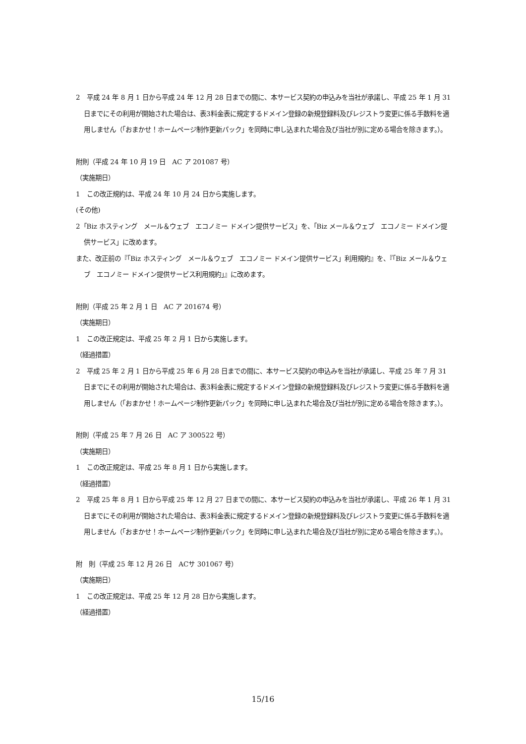2　平成 24 年 8 月 1 日から平成 24 年 12 月 28 日までの間に、本サービス契約の申込みを当社が承諾し、平成 25 年 1 月 31 日までにその利用が開始された場合は、表3料金表に規定するドメイン登録の新規登録料及びレジストラ変更に係る手数料を適用しません（「おまかせ！ホームページ制作更新パック」を同時に申し込まれた場合及び当社が別に定める場合を除きます。）。
附則（平成 24 年 10 月 19 日　AC ア 201087 号）
（実施期日）
1　この改正規約は、平成 24 年 10 月 24 日から実施します。
(その他)
2「Biz ホスティング　メール＆ウェブ　エコノミー ドメイン提供サービス」を、「Biz メール＆ウェブ　エコノミー ドメイン提供サービス」に改めます。
また、改正前の『「Biz ホスティング　メール＆ウェブ　エコノミー ドメイン提供サービス」利用規約』を、『「Biz メール＆ウェブ　エコノミー ドメイン提供サービス利用規約」』に改めます。
附則（平成 25 年 2 月 1 日　AC ア 201674 号）
（実施期日）
1　この改正規定は、平成 25 年 2 月 1 日から実施します。
（経過措置）
2　平成 25 年 2 月 1 日から平成 25 年 6 月 28 日までの間に、本サービス契約の申込みを当社が承諾し、平成 25 年 7 月 31 日までにその利用が開始された場合は、表3料金表に規定するドメイン登録の新規登録料及びレジストラ変更に係る手数料を適用しません（「おまかせ！ホームページ制作更新パック」を同時に申し込まれた場合及び当社が別に定める場合を除きます。）。
附則（平成 25 年 7 月 26 日　AC ア 300522 号）
（実施期日）
1　この改正規定は、平成 25 年 8 月 1 日から実施します。
（経過措置）
2　平成 25 年 8 月 1 日から平成 25 年 12 月 27 日までの間に、本サービス契約の申込みを当社が承諾し、平成 26 年 1 月 31 日までにその利用が開始された場合は、表3料金表に規定するドメイン登録の新規登録料及びレジストラ変更に係る手数料を適用しません（「おまかせ！ホームページ制作更新パック」を同時に申し込まれた場合及び当社が別に定める場合を除きます。）。
附　則（平成 25 年 12 月 26 日　ACサ 301067 号）
（実施期日）
1　この改正規定は、平成 25 年 12 月 28 日から実施します。
（経過措置）
15/16